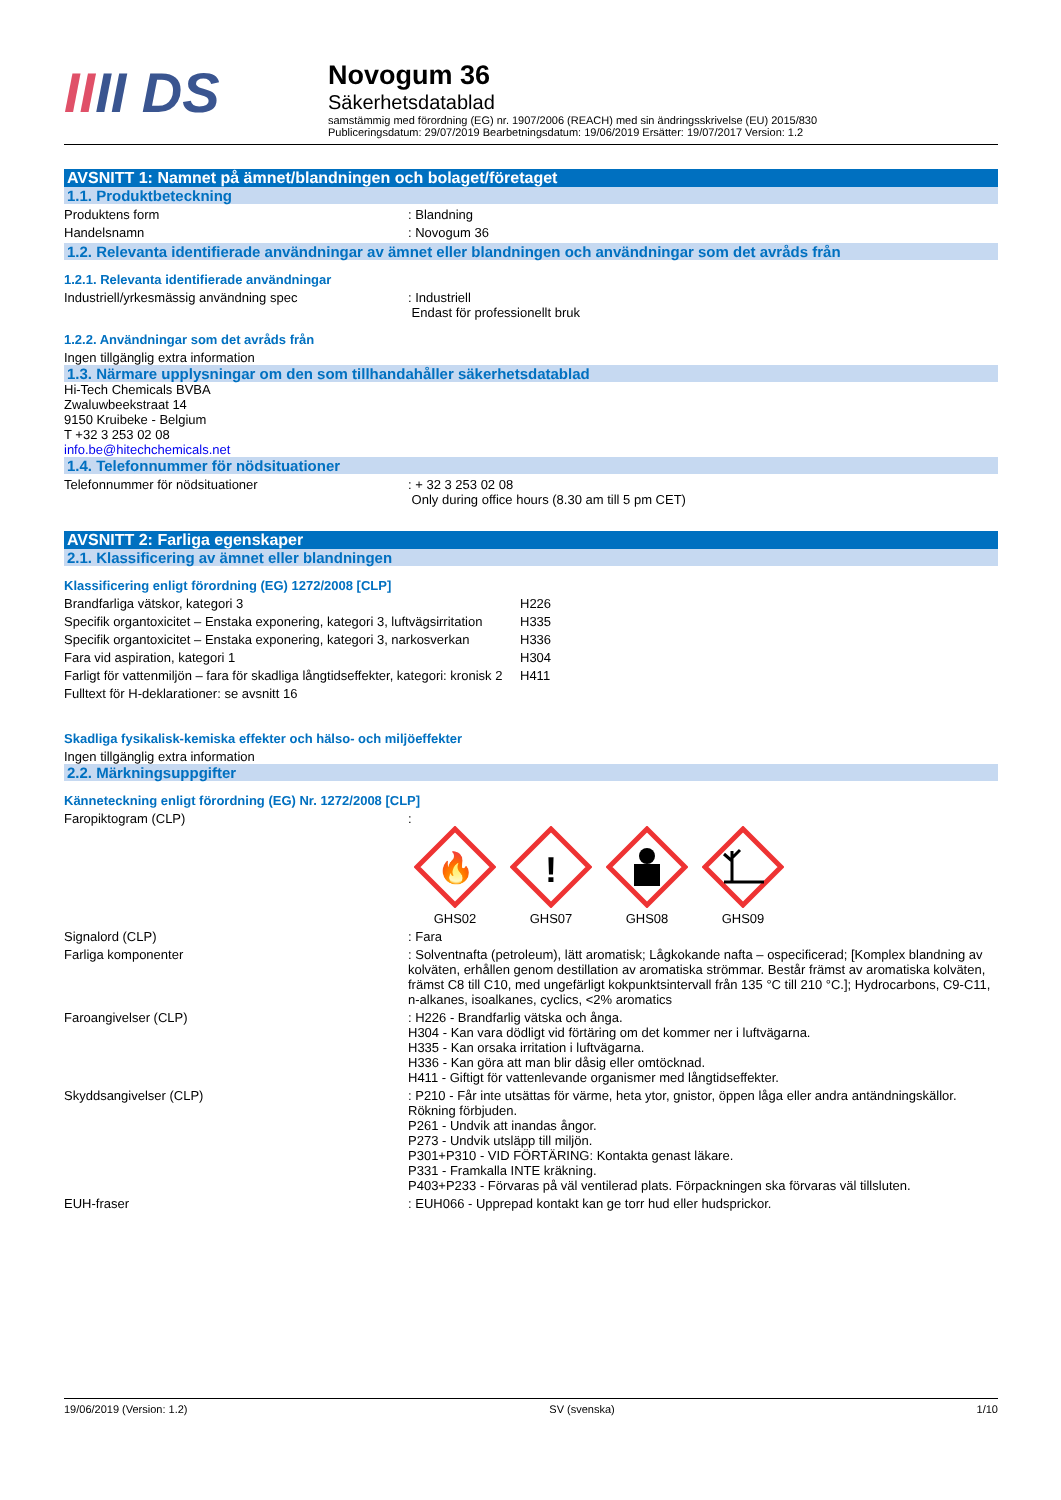IIII DS
Novogum 36
Säkerhetsdatablad
samstämmig med förordning (EG) nr. 1907/2006 (REACH) med sin ändringsskrivelse (EU) 2015/830
Publiceringsdatum: 29/07/2019 Bearbetningsdatum: 19/06/2019 Ersätter: 19/07/2017 Version: 1.2
AVSNITT 1: Namnet på ämnet/blandningen och bolaget/företaget
1.1. Produktbeteckning
Produktens form : Blandning
Handelsnamn : Novogum 36
1.2. Relevanta identifierade användningar av ämnet eller blandningen och användningar som det avråds från
1.2.1. Relevanta identifierade användningar
Industriell/yrkesmässig användning spec : Industriell
Endast för professionellt bruk
1.2.2. Användningar som det avråds från
Ingen tillgänglig extra information
1.3. Närmare upplysningar om den som tillhandahåller säkerhetsdatablad
Hi-Tech Chemicals BVBA
Zwaluwbeekstraat 14
9150 Kruibeke - Belgium
T +32 3 253 02 08
info.be@hitechchemicals.net
1.4. Telefonnummer för nödsituationer
Telefonnummer för nödsituationer : + 32 3 253 02 08
Only during office hours (8.30 am till 5 pm CET)
AVSNITT 2: Farliga egenskaper
2.1. Klassificering av ämnet eller blandningen
Klassificering enligt förordning (EG) 1272/2008 [CLP]
Brandfarliga vätskor, kategori 3 H226
Specifik organtoxicitet – Enstaka exponering, kategori 3, luftvägsirritation
H335
Specifik organtoxicitet – Enstaka exponering, kategori 3, narkosverkan
H336
Fara vid aspiration, kategori 1 H304
Farligt för vattenmiljön – fara för skadliga långtidseffekter, kategori: kronisk 2
H411
Fulltext för H-deklarationer: se avsnitt 16
Skadliga fysikalisk-kemiska effekter och hälso- och miljöeffekter
Ingen tillgänglig extra information
2.2. Märkningsuppgifter
Känneteckning enligt förordning (EG) Nr. 1272/2008 [CLP]
Faropiktogram (CLP) :
🔥
GHS02
!
GHS07
GHS08
GHS09
Signalord (CLP) : Fara
Farliga komponenter : Solventnafta (petroleum), lätt aromatisk; Lågkokande nafta – ospecificerad; [Komplex blandning av kolväten, erhållen genom destillation av aromatiska strömmar. Består främst av aromatiska kolväten, främst C8 till C10, med ungefärligt kokpunktsintervall från 135 °C till 210 °C.]; Hydrocarbons, C9-C11, n-alkanes, isoalkanes, cyclics, <2% aromatics
Faroangivelser (CLP) : H226 - Brandfarlig vätska och ånga.
H304 - Kan vara dödligt vid förtäring om det kommer ner i luftvägarna.
H335 - Kan orsaka irritation i luftvägarna.
H336 - Kan göra att man blir dåsig eller omtöcknad.
H411 - Giftigt för vattenlevande organismer med långtidseffekter.
Skyddsangivelser (CLP) : P210 - Får inte utsättas för värme, heta ytor, gnistor, öppen låga eller andra antändningskällor. Rökning förbjuden.
P261 - Undvik att inandas ångor.
P273 - Undvik utsläpp till miljön.
P301+P310 - VID FÖRTÄRING: Kontakta genast läkare.
P331 - Framkalla INTE kräkning.
P403+P233 - Förvaras på väl ventilerad plats. Förpackningen ska förvaras väl tillsluten.
EUH-fraser : EUH066 - Upprepad kontakt kan ge torr hud eller hudsprickor.
19/06/2019 (Version: 1.2) SV (svenska) 1/10